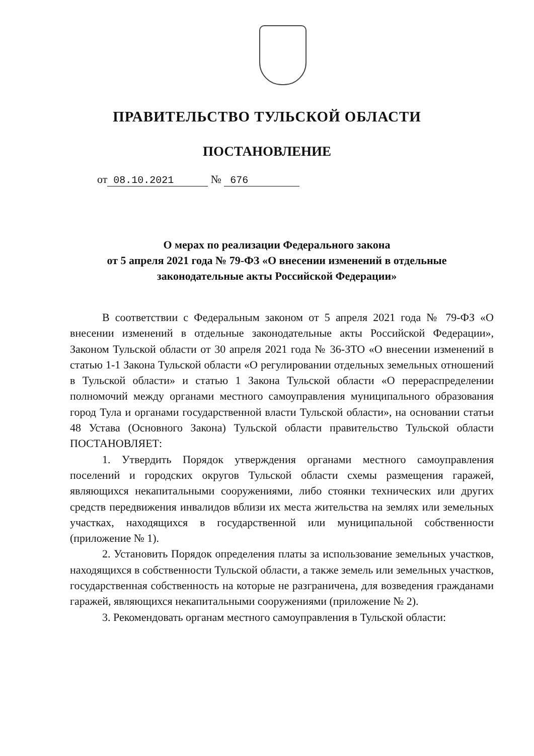ПРАВИТЕЛЬСТВО ТУЛЬСКОЙ ОБЛАСТИ
ПОСТАНОВЛЕНИЕ
от 08.10.2021 № 676
О мерах по реализации Федерального закона
от 5 апреля 2021 года № 79-ФЗ «О внесении изменений в отдельные законодательные акты Российской Федерации»
В соответствии с Федеральным законом от 5 апреля 2021 года № 79-ФЗ «О внесении изменений в отдельные законодательные акты Российской Федерации», Законом Тульской области от 30 апреля 2021 года № 36-ЗТО «О внесении изменений в статью 1-1 Закона Тульской области «О регулировании отдельных земельных отношений в Тульской области» и статью 1 Закона Тульской области «О перераспределении полномочий между органами местного самоуправления муниципального образования город Тула и органами государственной власти Тульской области», на основании статьи 48 Устава (Основного Закона) Тульской области правительство Тульской области ПОСТАНОВЛЯЕТ:
1. Утвердить Порядок утверждения органами местного самоуправления поселений и городских округов Тульской области схемы размещения гаражей, являющихся некапитальными сооружениями, либо стоянки технических или других средств передвижения инвалидов вблизи их места жительства на землях или земельных участках, находящихся в государственной или муниципальной собственности (приложение № 1).
2. Установить Порядок определения платы за использование земельных участков, находящихся в собственности Тульской области, а также земель или земельных участков, государственная собственность на которые не разграничена, для возведения гражданами гаражей, являющихся некапитальными сооружениями (приложение № 2).
3. Рекомендовать органам местного самоуправления в Тульской области: